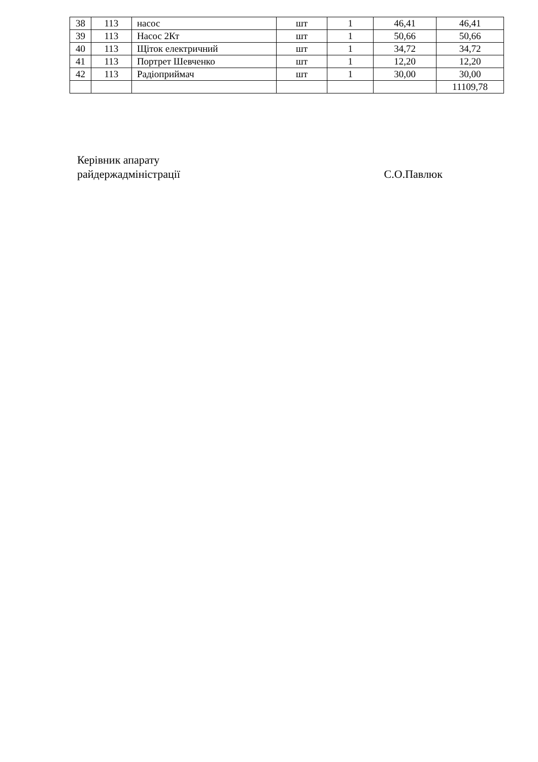| 38 | 113 | насос | шт | 1 | 46,41 | 46,41 |
| 39 | 113 | Насос 2Кт | шт | 1 | 50,66 | 50,66 |
| 40 | 113 | Щіток електричний | шт | 1 | 34,72 | 34,72 |
| 41 | 113 | Портрет Шевченко | шт | 1 | 12,20 | 12,20 |
| 42 | 113 | Радіоприймач | шт | 1 | 30,00 | 30,00 |
| | | | | | | 11109,78 |
Керівник апарату
райдержадміністрації
С.О.Павлюк